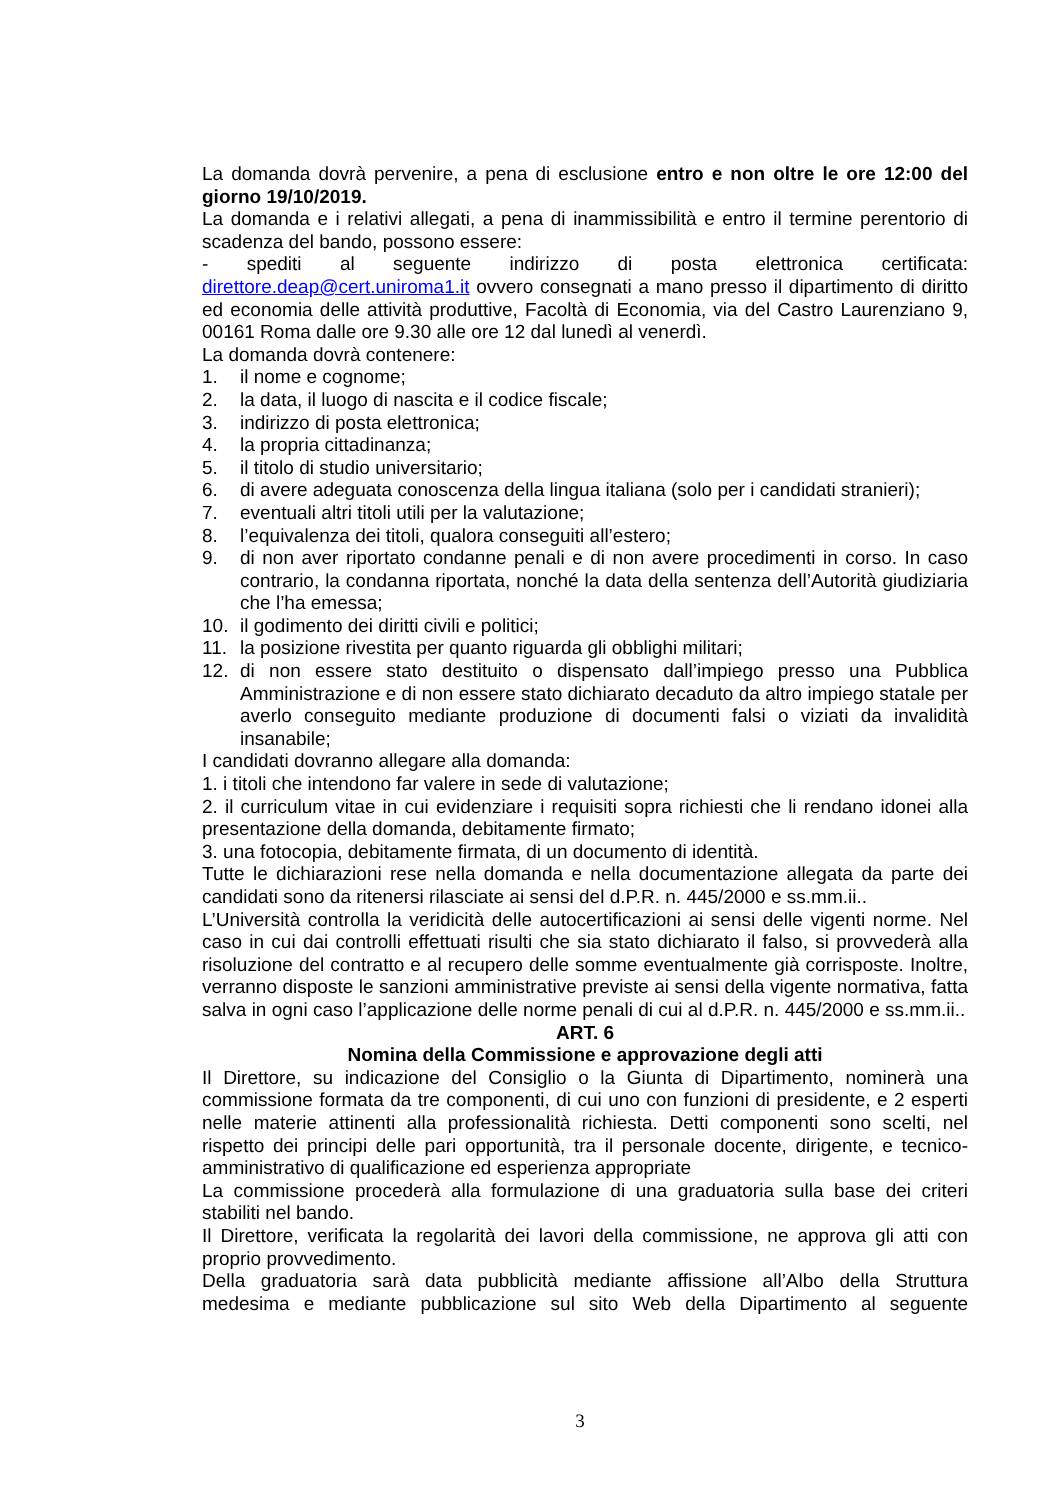La domanda dovrà pervenire, a pena di esclusione entro e non oltre le ore 12:00 del giorno 19/10/2019.
La domanda e i relativi allegati, a pena di inammissibilità e entro il termine perentorio di scadenza del bando, possono essere:
- spediti al seguente indirizzo di posta elettronica certificata: direttore.deap@cert.uniroma1.it ovvero consegnati a mano presso il dipartimento di diritto ed economia delle attività produttive, Facoltà di Economia, via del Castro Laurenziano 9, 00161 Roma dalle ore 9.30 alle ore 12 dal lunedì al venerdì.
La domanda dovrà contenere:
1. il nome e cognome;
2. la data, il luogo di nascita e il codice fiscale;
3. indirizzo di posta elettronica;
4. la propria cittadinanza;
5. il titolo di studio universitario;
6. di avere adeguata conoscenza della lingua italiana (solo per i candidati stranieri);
7. eventuali altri titoli utili per la valutazione;
8. l’equivalenza dei titoli, qualora conseguiti all’estero;
9. di non aver riportato condanne penali e di non avere procedimenti in corso. In caso contrario, la condanna riportata, nonché la data della sentenza dell’Autorità giudiziaria che l’ha emessa;
10. il godimento dei diritti civili e politici;
11. la posizione rivestita per quanto riguarda gli obblighi militari;
12. di non essere stato destituito o dispensato dall’impiego presso una Pubblica Amministrazione e di non essere stato dichiarato decaduto da altro impiego statale per averlo conseguito mediante produzione di documenti falsi o viziati da invalidità insanabile;
I candidati dovranno allegare alla domanda:
1. i titoli che intendono far valere in sede di valutazione;
2. il curriculum vitae in cui evidenziare i requisiti sopra richiesti che li rendano idonei alla presentazione della domanda, debitamente firmato;
3. una fotocopia, debitamente firmata, di un documento di identità.
Tutte le dichiarazioni rese nella domanda e nella documentazione allegata da parte dei candidati sono da ritenersi rilasciate ai sensi del d.P.R. n. 445/2000 e ss.mm.ii..
L’Università controlla la veridicità delle autocertificazioni ai sensi delle vigenti norme. Nel caso in cui dai controlli effettuati risulti che sia stato dichiarato il falso, si provvederà alla risoluzione del contratto e al recupero delle somme eventualmente già corrisposte. Inoltre, verranno disposte le sanzioni amministrative previste ai sensi della vigente normativa, fatta salva in ogni caso l’applicazione delle norme penali di cui al d.P.R. n. 445/2000 e ss.mm.ii..
ART. 6
Nomina della Commissione e approvazione degli atti
Il Direttore, su indicazione del Consiglio o la Giunta di Dipartimento, nominerà una commissione formata da tre componenti, di cui uno con funzioni di presidente, e 2 esperti nelle materie attinenti alla professionalità richiesta. Detti componenti sono scelti, nel rispetto dei principi delle pari opportunità, tra il personale docente, dirigente, e tecnico-amministrativo di qualificazione ed esperienza appropriate
La commissione procederà alla formulazione di una graduatoria sulla base dei criteri stabiliti nel bando.
Il Direttore, verificata la regolarità dei lavori della commissione, ne approva gli atti con proprio provvedimento.
Della graduatoria sarà data pubblicità mediante affissione all’Albo della Struttura medesima e mediante pubblicazione sul sito Web della Dipartimento al seguente
3